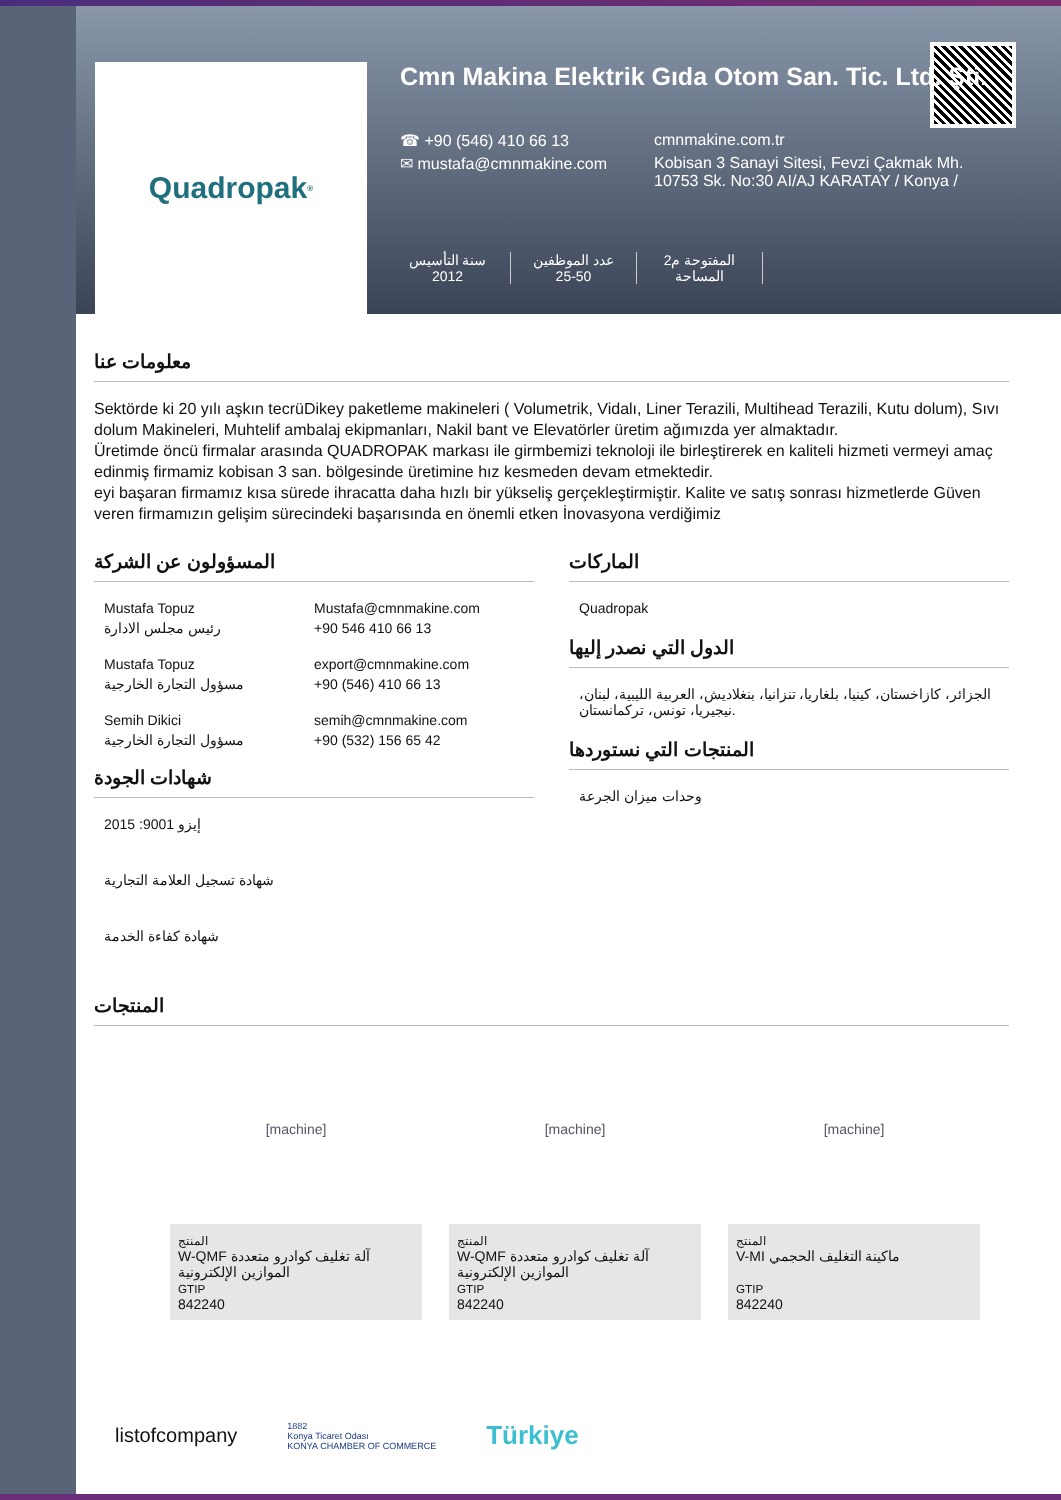Quadropak<sup>®</sup>
Cmn Makina Elektrik Gıda Otom San. Tic. Ltd. Şti.
☎ +90 (546) 410 66 13 cmnmakine.com.tr ✉ mustafa@cmnmakine.com Kobisan 3 Sanayi Sitesi, Fevzi Çakmak Mh. 10753 Sk. No:30 AI/AJ KARATAY / Konya /
سنة التأسيس
2012
عدد الموظفين
25-50
المفتوحة م2
المساحة
معلومات عنا
Sektörde ki 20 yılı aşkın tecrüDikey paketleme makineleri ( Volumetrik, Vidalı, Liner Terazili, Multihead Terazili, Kutu dolum), Sıvı dolum Makineleri, Muhtelif ambalaj ekipmanları, Nakil bant ve Elevatörler üretim ağımızda yer almaktadır.
Üretimde öncü firmalar arasında QUADROPAK markası ile girmbemizi teknoloji ile birleştirerek en kaliteli hizmeti vermeyi amaç edinmiş firmamiz kobisan 3 san. bölgesinde üretimine hız kesmeden devam etmektedir.
eyi başaran firmamız kısa sürede ihracatta daha hızlı bir yükseliş gerçekleştirmiştir. Kalite ve satış sonrası hizmetlerde Güven veren firmamızın gelişim sürecindeki başarısında en önemli etken İnovasyona verdiğimiz
المسؤولون عن الشركة
Mustafa Topuz
رئيس مجلس الادارة
Mustafa@cmnmakine.com
+90 546 410 66 13
Mustafa Topuz
مسؤول التجارة الخارجية
export@cmnmakine.com
+90 (546) 410 66 13
Semih Dikici
مسؤول التجارة الخارجية
semih@cmnmakine.com
+90 (532) 156 65 42
شهادات الجودة
إيزو 9001: 2015
شهادة تسجيل العلامة التجارية
شهادة كفاءة الخدمة
الماركات
Quadropak
الدول التي نصدر إليها
الجزائر، كازاخستان، كينيا، بلغاريا، تنزانيا، بنغلاديش، العربية الليبية، لبنان، نيجيريا، تونس، تركمانستان.
المنتجات التي نستوردها
وحدات ميزان الجرعة
المنتجات
[machine]
المنتج
W-QMF آلة تغليف كوادرو متعددة الموازين الإلكترونية
GTIP
842240
[machine]
المنتج
W-QMF آلة تغليف كوادرو متعددة الموازين الإلكترونية
GTIP
842240
[machine]
المنتج
V-MI ماكينة التغليف الحجمي
GTIP
842240
listofcompany 1882
Konya Ticaret Odası
KONYA CHAMBER OF COMMERCE Türkiye